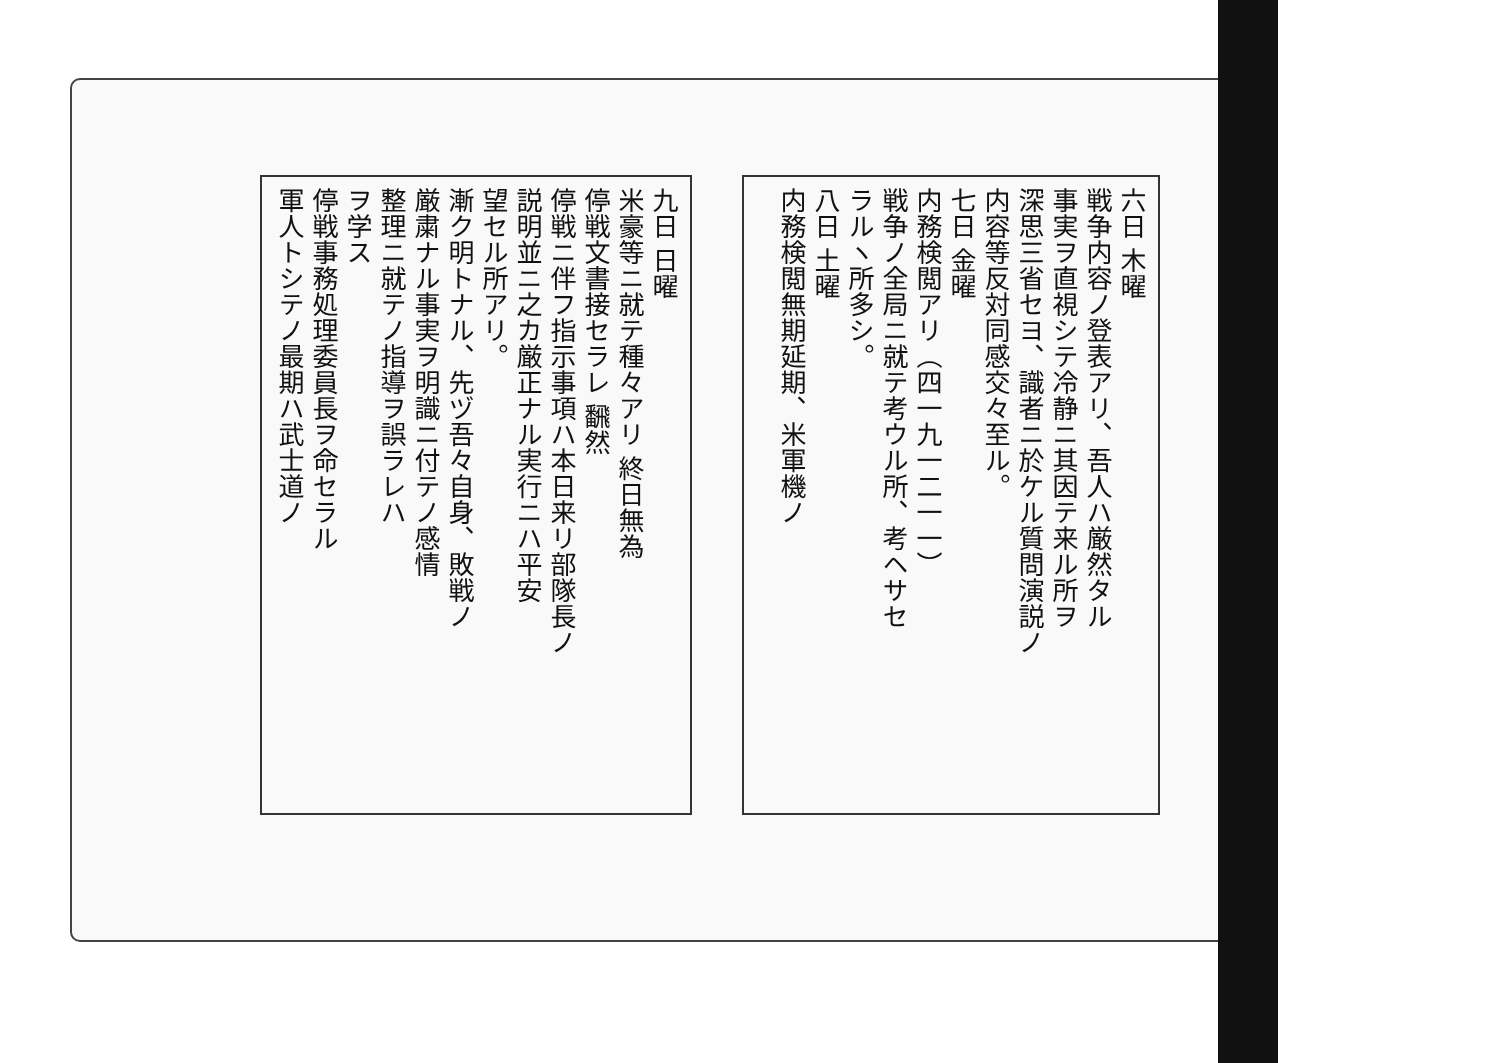六日 木曜
戦争内容ノ登表アリ、吾人ハ厳然タル
事実ヲ直視シテ冷静ニ其因テ来ル所ヲ
深思三省セヨ、識者ニ於ケル質問演説ノ
内容等反対同感交々至ル。
七日 金曜
内務検閲アリ（四一九一二一一）
戦争ノ全局ニ就テ考ウル所、考ヘサセ
ラルヽ所多シ。
八日 土曜
内務検閲無期延期、米軍機ノ
九日 日曜
米豪等ニ就テ種々アリ 終日無為
停戦文書接セラレ 飜然
停戦ニ伴フ指示事項ハ本日来リ部隊長ノ
説明並ニ之カ厳正ナル実行ニハ平安
望セル所アリ。
漸ク明トナル、先ヅ吾々自身、敗戦ノ
厳粛ナル事実ヲ明識ニ付テノ感情
整理ニ就テノ指導ヲ誤ラレハ
ヲ学ス
停戦事務処理委員長ヲ命セラル
軍人トシテノ最期ハ武士道ノ